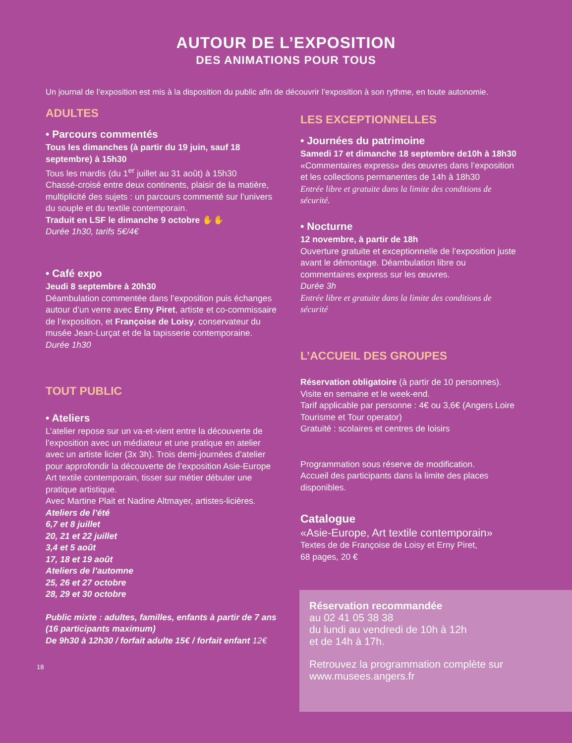AUTOUR DE L’EXPOSITION
DES ANIMATIONS POUR TOUS
Un journal de l’exposition est mis à la disposition du public afin de découvrir l’exposition à son rythme, en toute autonomie.
ADULTES
• Parcours commentés
Tous les dimanches (à partir du 19 juin, sauf 18 septembre) à 15h30
Tous les mardis (du 1<sup>er</sup> juillet au 31 août) à 15h30
Chassé-croisé entre deux continents, plaisir de la matière, multiplicité des sujets : un parcours commenté sur l’univers du souple et du textile contemporain.
Traduit en LSF le dimanche 9 octobre ✋✋
Durée 1h30, tarifs 5€/4€
• Café expo
Jeudi 8 septembre à 20h30
Déambulation commentée dans l’exposition puis échanges autour d’un verre avec Erny Piret, artiste et co-commissaire de l’exposition, et Françoise de Loisy, conservateur du musée Jean-Lurçat et de la tapisserie contemporaine.
Durée 1h30
TOUT PUBLIC
• Ateliers
L’atelier repose sur un va-et-vient entre la découverte de l’exposition avec un médiateur et une pratique en atelier avec un artiste licier (3x 3h). Trois demi-journées d’atelier pour approfondir la découverte de l’exposition Asie-Europe Art textile contemporain, tisser sur métier débuter une pratique artistique.
Avec Martine Plait et Nadine Altmayer, artistes-licières.
Ateliers de l’été
6,7 et 8 juillet
20, 21 et 22 juillet
3,4 et 5 août
17, 18 et 19 août
Ateliers de l’automne
25, 26 et 27 octobre
28, 29 et 30 octobre
Public mixte : adultes, familles, enfants à partir de 7 ans (16 participants maximum)
De 9h30 à 12h30 / forfait adulte 15€ / forfait enfant 12€
18
LES EXCEPTIONNELLES
• Journées du patrimoine
Samedi 17 et dimanche 18 septembre de10h à 18h30
«Commentaires express» des œuvres dans l’exposition et les collections permanentes de 14h à 18h30
Entrée libre et gratuite dans la limite des conditions de sécurité.
• Nocturne
12 novembre, à partir de 18h
Ouverture gratuite et exceptionnelle de l’exposition juste avant le démontage. Déambulation libre ou commentaires express sur les œuvres.
Durée 3h
Entrée libre et gratuite dans la limite des conditions de sécurité
L’ACCUEIL DES GROUPES
Réservation obligatoire (à partir de 10 personnes).
Visite en semaine et le week-end.
Tarif applicable par personne : 4€ ou 3,6€ (Angers Loire Tourisme et Tour operator)
Gratuité : scolaires et centres de loisirs
Programmation sous réserve de modification.
Accueil des participants dans la limite des places disponibles.
Catalogue
«Asie-Europe, Art textile contemporain»
Textes de de Françoise de Loisy et Erny Piret,
68 pages, 20 €
Réservation recommandée
au 02 41 05 38 38
du lundi au vendredi de 10h à 12h
et de 14h à 17h.
Retrouvez la programmation complète sur www.musees.angers.fr